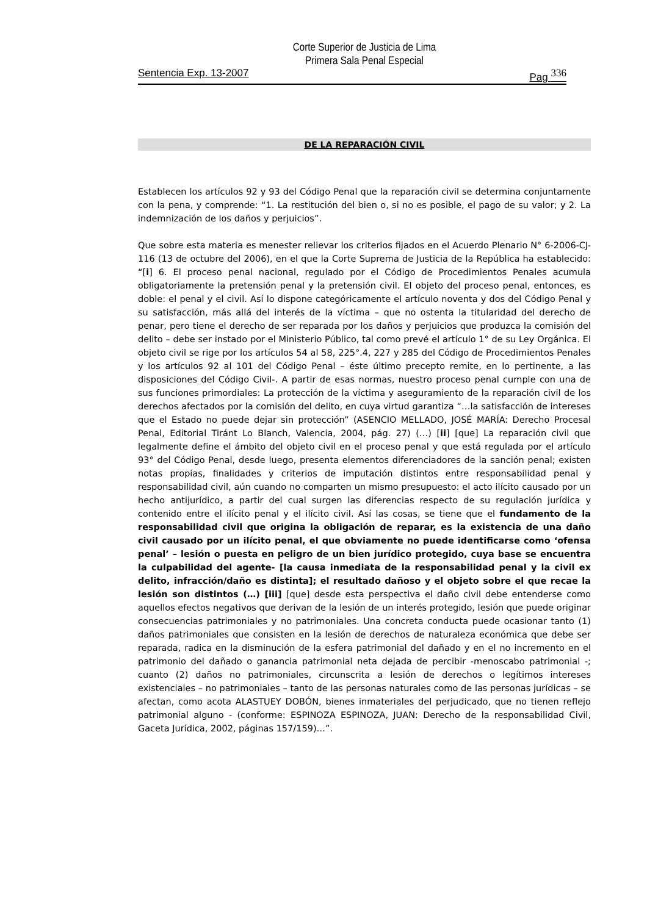Corte Superior de Justicia de Lima
Primera Sala Penal Especial
Sentencia Exp. 13-2007 Pag 336
DE LA REPARACIÓN CIVIL
Establecen los artículos 92 y 93 del Código Penal que la reparación civil se determina conjuntamente con la pena, y comprende: “1. La restitución del bien o, si no es posible, el pago de su valor; y 2. La indemnización de los daños y perjuicios”.
Que sobre esta materia es menester relievar los criterios fijados en el Acuerdo Plenario N° 6-2006-CJ-116 (13 de octubre del 2006), en el que la Corte Suprema de Justicia de la República ha establecido: “[i] 6. El proceso penal nacional, regulado por el Código de Procedimientos Penales acumula obligatoriamente la pretensión penal y la pretensión civil. El objeto del proceso penal, entonces, es doble: el penal y el civil. Así lo dispone categóricamente el artículo noventa y dos del Código Penal y su satisfacción, más allá del interés de la víctima – que no ostenta la titularidad del derecho de penar, pero tiene el derecho de ser reparada por los daños y perjuicios que produzca la comisión del delito – debe ser instado por el Ministerio Público, tal como prevé el artículo 1° de su Ley Orgánica. El objeto civil se rige por los artículos 54 al 58, 225°.4, 227 y 285 del Código de Procedimientos Penales y los artículos 92 al 101 del Código Penal – éste último precepto remite, en lo pertinente, a las disposiciones del Código Civil-. A partir de esas normas, nuestro proceso penal cumple con una de sus funciones primordiales: La protección de la víctima y aseguramiento de la reparación civil de los derechos afectados por la comisión del delito, en cuya virtud garantiza “…la satisfacción de intereses que el Estado no puede dejar sin protección” (ASENCIO MELLADO, JOSÉ MARÍA: Derecho Procesal Penal, Editorial Tiránt Lo Blanch, Valencia, 2004, pág. 27) (…) [ii] [que] La reparación civil que legalmente define el ámbito del objeto civil en el proceso penal y que está regulada por el artículo 93° del Código Penal, desde luego, presenta elementos diferenciadores de la sanción penal; existen notas propias, finalidades y criterios de imputación distintos entre responsabilidad penal y responsabilidad civil, aún cuando no comparten un mismo presupuesto: el acto ilícito causado por un hecho antijurídico, a partir del cual surgen las diferencias respecto de su regulación jurídica y contenido entre el ilícito penal y el ilícito civil. Así las cosas, se tiene que el fundamento de la responsabilidad civil que origina la obligación de reparar, es la existencia de una daño civil causado por un ilícito penal, el que obviamente no puede identificarse como ‘ofensa penal’ – lesión o puesta en peligro de un bien jurídico protegido, cuya base se encuentra la culpabilidad del agente- [la causa inmediata de la responsabilidad penal y la civil ex delito, infracción/daño es distinta]; el resultado dañoso y el objeto sobre el que recae la lesión son distintos (…) [iii] [que] desde esta perspectiva el daño civil debe entenderse como aquellos efectos negativos que derivan de la lesión de un interés protegido, lesión que puede originar consecuencias patrimoniales y no patrimoniales. Una concreta conducta puede ocasionar tanto (1) daños patrimoniales que consisten en la lesión de derechos de naturaleza económica que debe ser reparada, radica en la disminución de la esfera patrimonial del dañado y en el no incremento en el patrimonio del dañado o ganancia patrimonial neta dejada de percibir -menoscabo patrimonial -; cuanto (2) daños no patrimoniales, circunscrita a lesión de derechos o legítimos intereses existenciales – no patrimoniales – tanto de las personas naturales como de las personas jurídicas – se afectan, como acota ALASTUEY DOBÓN, bienes inmateriales del perjudicado, que no tienen reflejo patrimonial alguno - (conforme: ESPINOZA ESPINOZA, JUAN: Derecho de la responsabilidad Civil, Gaceta Jurídica, 2002, páginas 157/159)…”.